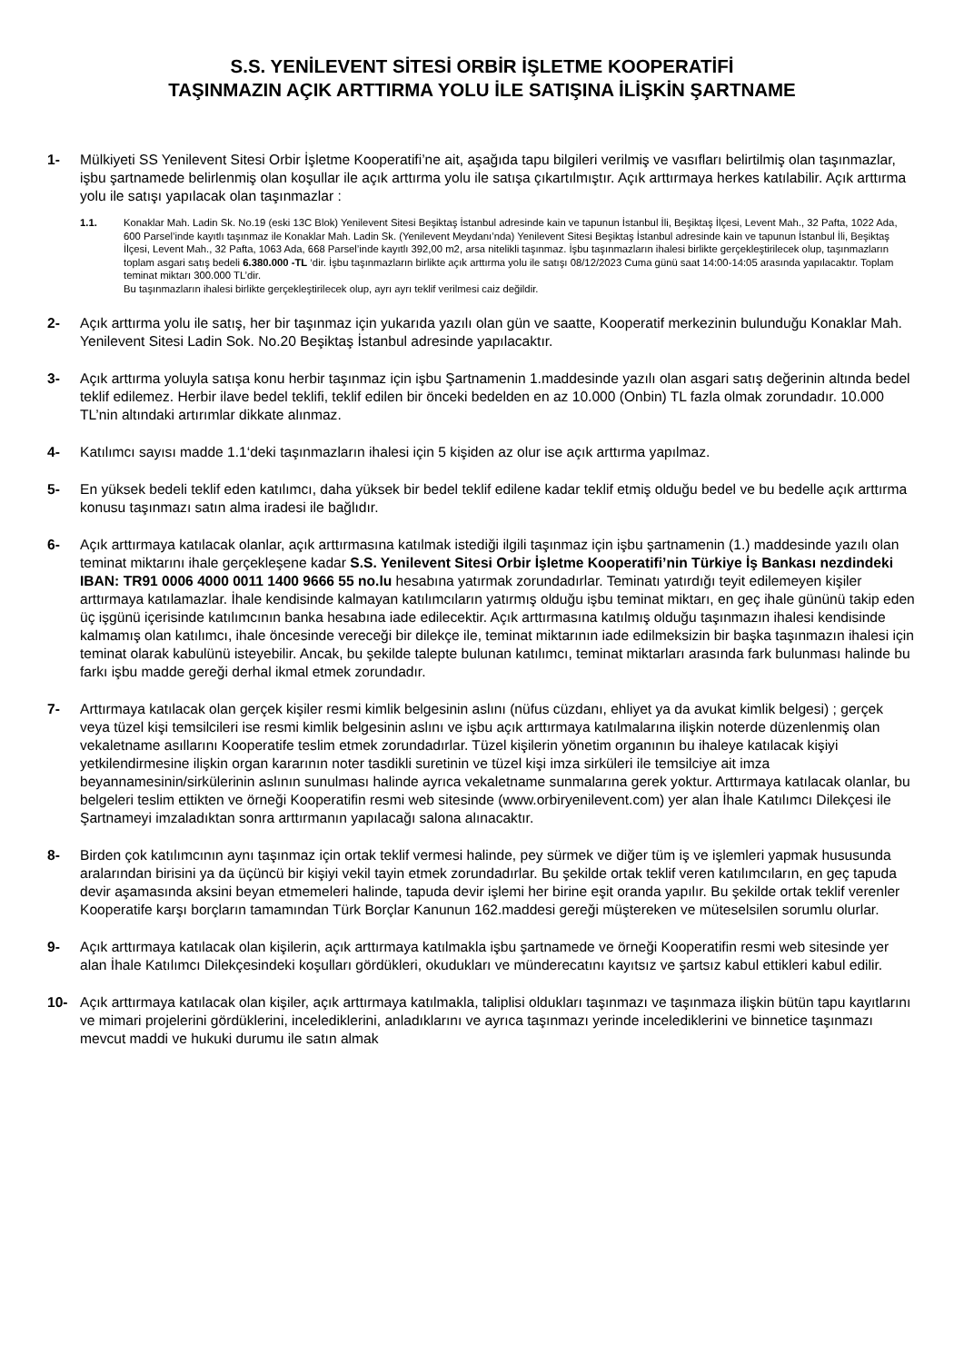S.S. YENİLEVENT SİTESİ ORBİR İŞLETME KOOPERATİFİ
TAŞINMAZIN AÇIK ARTTIRMA YOLU İLE SATIŞINA İLİŞKİN ŞARTNAME
1- Mülkiyeti SS Yenilevent Sitesi Orbir İşletme Kooperatifi’ne ait, aşağıda tapu bilgileri verilmiş ve vasıfları belirtilmiş olan taşınmazlar, işbu şartnamede belirlenmiş olan koşullar ile açık arttırma yolu ile satışa çıkartılmıştır. Açık arttırmaya herkes katılabilir. Açık arttırma yolu ile satışı yapılacak olan taşınmazlar :
1.1. Konaklar Mah. Ladin Sk. No.19 (eski 13C Blok) Yenilevent Sitesi Beşiktaş İstanbul adresinde kain ve tapunun İstanbul İli, Beşiktaş İlçesi, Levent Mah., 32 Pafta, 1022 Ada, 600 Parsel’inde kayıtlı taşınmaz ile Konaklar Mah. Ladin Sk. (Yenilevent Meydanı’nda) Yenilevent Sitesi Beşiktaş İstanbul adresinde kain ve tapunun İstanbul İli, Beşiktaş İlçesi, Levent Mah., 32 Pafta, 1063 Ada, 668 Parsel’inde kayıtlı 392,00 m2, arsa nitelikli taşınmaz. İşbu taşınmazların ihalesi birlikte gerçekleştirilecek olup, taşınmazların toplam asgari satış bedeli 6.380.000 -TL ‘dir. İşbu taşınmazların birlikte açık arttırma yolu ile satışı 08/12/2023 Cuma günü saat 14:00-14:05 arasında yapılacaktır. Toplam teminat miktarı 300.000 TL’dir.
Bu taşınmazların ihalesi birlikte gerçekleştirilecek olup, ayrı ayrı teklif verilmesi caiz değildir.
2- Açık arttırma yolu ile satış, her bir taşınmaz için yukarıda yazılı olan gün ve saatte, Kooperatif merkezinin bulunduğu Konaklar Mah. Yenilevent Sitesi Ladin Sok. No.20 Beşiktaş İstanbul adresinde yapılacaktır.
3- Açık arttırma yoluyla satışa konu herbir taşınmaz için işbu Şartnamenin 1.maddesinde yazılı olan asgari satış değerinin altında bedel teklif edilemez. Herbir ilave bedel teklifi, teklif edilen bir önceki bedelden en az 10.000 (Onbin) TL fazla olmak zorundadır. 10.000 TL’nin altındaki artırımlar dikkate alınmaz.
4- Katılımcı sayısı madde 1.1‘deki taşınmazların ihalesi için 5 kişiden az olur ise açık arttırma yapılmaz.
5- En yüksek bedeli teklif eden katılımcı, daha yüksek bir bedel teklif edilene kadar teklif etmiş olduğu bedel ve bu bedelle açık arttırma konusu taşınmazı satın alma iradesi ile bağlıdır.
6- Açık arttırmaya katılacak olanlar, açık arttırmasına katılmak istediği ilgili taşınmaz için işbu şartnamenin (1.) maddesinde yazılı olan teminat miktarını ihale gerçekleşene kadar S.S. Yenilevent Sitesi Orbir İşletme Kooperatifi’nin Türkiye İş Bankası nezdindeki IBAN: TR91 0006 4000 0011 1400 9666 55 no.lu hesabına yatırmak zorundadırlar. Teminatı yatırdığı teyit edilemeyen kişiler arttırmaya katılamazlar. İhale kendisinde kalmayan katılımcıların yatırmış olduğu işbu teminat miktarı, en geç ihale gününü takip eden üç işgünü içerisinde katılımcının banka hesabına iade edilecektir. Açık arttırmasına katılmış olduğu taşınmazın ihalesi kendisinde kalmamış olan katılımcı, ihale öncesinde vereceği bir dilekçe ile, teminat miktarının iade edilmeksizin bir başka taşınmazın ihalesi için teminat olarak kabulünü isteyebilir. Ancak, bu şekilde talepte bulunan katılımcı, teminat miktarları arasında fark bulunması halinde bu farkı işbu madde gereği derhal ikmal etmek zorundadır.
7- Arttırmaya katılacak olan gerçek kişiler resmi kimlik belgesinin aslını (nüfus cüzdanı, ehliyet ya da avukat kimlik belgesi) ; gerçek veya tüzel kişi temsilcileri ise resmi kimlik belgesinin aslını ve işbu açık arttırmaya katılmalarına ilişkin noterde düzenlenmiş olan vekaletname asıllarını Kooperatife teslim etmek zorundadırlar. Tüzel kişilerin yönetim organının bu ihaleye katılacak kişiyi yetkilendirmesine ilişkin organ kararının noter tasdikli suretinin ve tüzel kişi imza sirküleri ile temsilciye ait imza beyannamesinin/sirkülerinin aslının sunulması halinde ayrıca vekaletname sunmalarına gerek yoktur. Arttırmaya katılacak olanlar, bu belgeleri teslim ettikten ve örneği Kooperatifin resmi web sitesinde (www.orbiryenilevent.com) yer alan İhale Katılımcı Dilekçesi ile Şartnameyi imzaladıktan sonra arttırmanın yapılacağı salona alınacaktır.
8- Birden çok katılımcının aynı taşınmaz için ortak teklif vermesi halinde, pey sürmek ve diğer tüm iş ve işlemleri yapmak hususunda aralarından birisini ya da üçüncü bir kişiyi vekil tayin etmek zorundadırlar. Bu şekilde ortak teklif veren katılımcıların, en geç tapuda devir aşamasında aksini beyan etmemeleri halinde, tapuda devir işlemi her birine eşit oranda yapılır. Bu şekilde ortak teklif verenler Kooperatife karşı borçların tamamından Türk Borçlar Kanunun 162.maddesi gereği müştereken ve müteselsilen sorumlu olurlar.
9- Açık arttırmaya katılacak olan kişilerin, açık arttırmaya katılmakla işbu şartnamede ve örneği Kooperatifin resmi web sitesinde yer alan İhale Katılımcı Dilekçesindeki koşulları gördükleri, okudukları ve münderecatını kayıtsız ve şartsız kabul ettikleri kabul edilir.
10- Açık arttırmaya katılacak olan kişiler, açık arttırmaya katılmakla, taliplisi oldukları taşınmazı ve taşınmaza ilişkin bütün tapu kayıtlarını ve mimari projelerini gördüklerini, incelediklerini, anladıklarını ve ayrıca taşınmazı yerinde incelediklerini ve binnetice taşınmazı mevcut maddi ve hukuki durumu ile satın almak